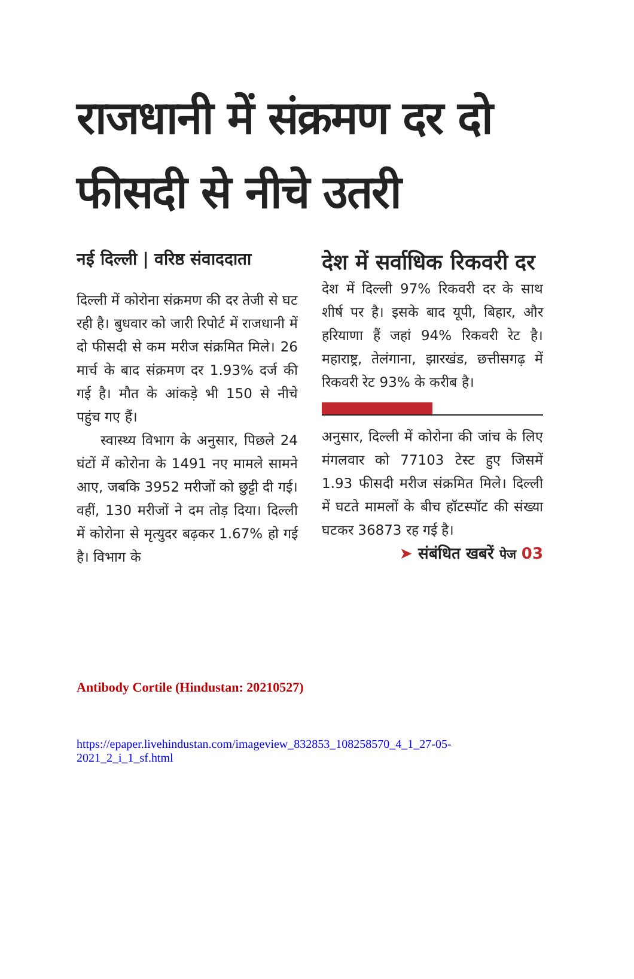राजधानी में संक्रमण दर दो फीसदी से नीचे उतरी
नई दिल्ली | वरिष्ठ संवाददाता
दिल्ली में कोरोना संक्रमण की दर तेजी से घट रही है। बुधवार को जारी रिपोर्ट में राजधानी में दो फीसदी से कम मरीज संक्रमित मिले। 26 मार्च के बाद संक्रमण दर 1.93% दर्ज की गई है। मौत के आंकड़े भी 150 से नीचे पहुंच गए हैं।
स्वास्थ्य विभाग के अनुसार, पिछले 24 घंटों में कोरोना के 1491 नए मामले सामने आए, जबकि 3952 मरीजों को छुट्टी दी गई। वहीं, 130 मरीजों ने दम तोड़ दिया। दिल्ली में कोरोना से मृत्युदर बढ़कर 1.67% हो गई है। विभाग के
देश में सर्वाधिक रिकवरी दर
देश में दिल्ली 97% रिकवरी दर के साथ शीर्ष पर है। इसके बाद यूपी, बिहार, और हरियाणा हैं जहां 94% रिकवरी रेट है। महाराष्ट्र, तेलंगाना, झारखंड, छत्तीसगढ़ में रिकवरी रेट 93% के करीब है।
अनुसार, दिल्ली में कोरोना की जांच के लिए मंगलवार को 77103 टेस्ट हुए जिसमें 1.93 फीसदी मरीज संक्रमित मिले। दिल्ली में घटते मामलों के बीच हॉटस्पॉट की संख्या घटकर 36873 रह गई है।
➤ संबंधित खबरें पेज 03
Antibody Cortile (Hindustan: 20210527)
https://epaper.livehindustan.com/imageview_832853_108258570_4_1_27-05-2021_2_i_1_sf.html